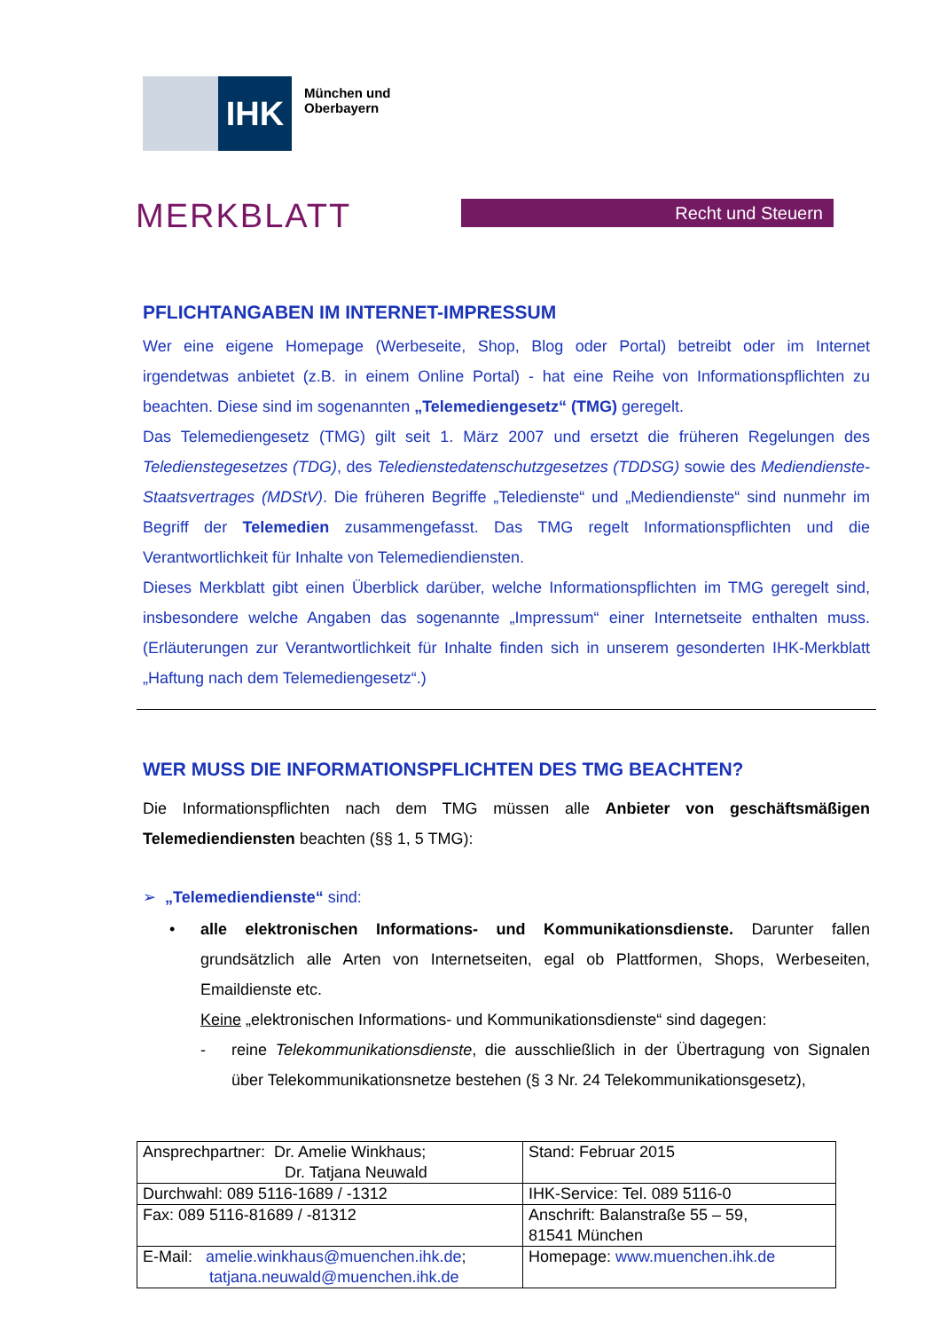IHK
München und
Oberbayern
MERKBLATT
Recht und Steuern
PFLICHTANGABEN IM INTERNET-IMPRESSUM
Wer eine eigene Homepage (Werbeseite, Shop, Blog oder Portal) betreibt oder im Internet irgendetwas anbietet (z.B. in einem Online Portal) - hat eine Reihe von Informationspflichten zu beachten. Diese sind im sogenannten „Telemediengesetz“ (TMG) geregelt.
Das Telemediengesetz (TMG) gilt seit 1. März 2007 und ersetzt die früheren Regelungen des Teledienstegesetzes (TDG), des Teledienstedatenschutzgesetzes (TDDSG) sowie des Mediendienste-Staatsvertrages (MDStV). Die früheren Begriffe „Teledienste“ und „Mediendienste“ sind nunmehr im Begriff der Telemedien zusammengefasst. Das TMG regelt Informationspflichten und die Verantwortlichkeit für Inhalte von Telemediendiensten.
Dieses Merkblatt gibt einen Überblick darüber, welche Informationspflichten im TMG geregelt sind, insbesondere welche Angaben das sogenannte „Impressum“ einer Internetseite enthalten muss. (Erläuterungen zur Verantwortlichkeit für Inhalte finden sich in unserem gesonderten IHK-Merkblatt „Haftung nach dem Telemediengesetz“.)
WER MUSS DIE INFORMATIONSPFLICHTEN DES TMG BEACHTEN?
Die Informationspflichten nach dem TMG müssen alle Anbieter von geschäftsmäßigen Telemediendiensten beachten (§§ 1, 5 TMG):
➢ „Telemediendienste“ sind:
• alle elektronischen Informations- und Kommunikationsdienste. Darunter fallen grundsätzlich alle Arten von Internetseiten, egal ob Plattformen, Shops, Werbeseiten, Emaildienste etc.
Keine „elektronischen Informations- und Kommunikationsdienste“ sind dagegen:
- reine Telekommunikationsdienste, die ausschließlich in der Übertragung von Signalen über Telekommunikationsnetze bestehen (§ 3 Nr. 24 Telekommunikationsgesetz),
| Ansprechpartner: Dr. Amelie Winkhaus; Dr. Tatjana Neuwald | Stand: Februar 2015 |
| Durchwahl: 089 5116-1689 / -1312 | IHK-Service: Tel. 089 5116-0 |
| Fax: 089 5116-81689 / -81312 | Anschrift: Balanstraße 55 – 59, 81541 München |
| E-Mail: amelie.winkhaus@muenchen.ihk.de ; tatjana.neuwald@muenchen.ihk.de | Homepage: www.muenchen.ihk.de |